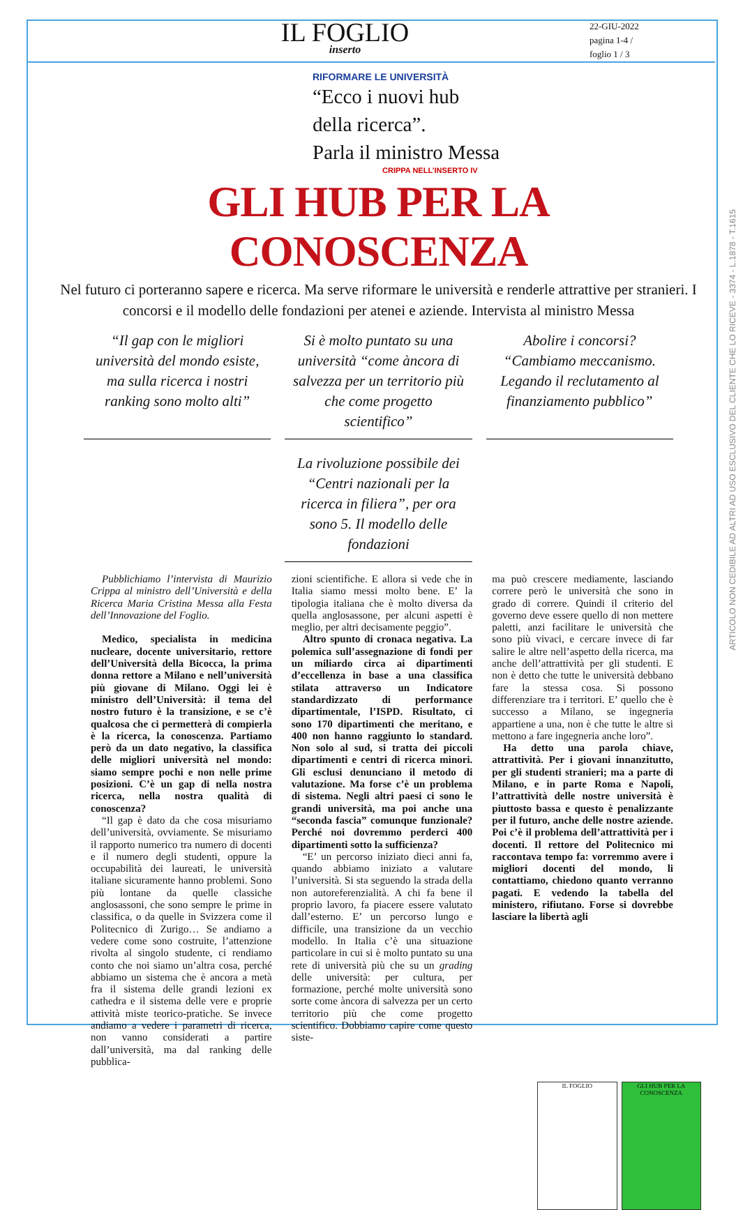ARTICOLO NON CEDIBILE AD ALTRI AD USO ESCLUSIVO DEL CLIENTE CHE LO RICEVE - 3374 - L.1878 - T.1615
IL FOGLIO
inserto
22-GIU-2022
pagina 1-4 /
foglio 1 / 3
RIFORMARE LE UNIVERSITÀ
“Ecco i nuovi hub
della ricerca”.
Parla il ministro Messa
CRIPPA NELL’INSERTO IV
GLI HUB PER LA CONOSCENZA
Nel futuro ci porteranno sapere e ricerca. Ma serve riformare le università e renderle attrattive per stranieri. I concorsi e il modello delle fondazioni per atenei e aziende. Intervista al ministro Messa
“Il gap con le migliori università del mondo esiste, ma sulla ricerca i nostri ranking sono molto alti”
Si è molto puntato su una università “come àncora di salvezza per un territorio più che come progetto scientifico”
Abolire i concorsi? “Cambiamo meccanismo. Legando il reclutamento al finanziamento pubblico”
La rivoluzione possibile dei “Centri nazionali per la ricerca in filiera”, per ora sono 5. Il modello delle fondazioni
Pubblichiamo l’intervista di Maurizio Crippa al ministro dell’Università e della Ricerca Maria Cristina Messa alla Festa dell’Innovazione del Foglio.
Medico, specialista in medicina nucleare, docente universitario, rettore dell’Università della Bicocca, la prima donna rettore a Milano e nell’università più giovane di Milano. Oggi lei è ministro dell’Università: il tema del nostro futuro è la transizione, e se c’è qualcosa che ci permetterà di compierla è la ricerca, la conoscenza. Partiamo però da un dato negativo, la classifica delle migliori università nel mondo: siamo sempre pochi e non nelle prime posizioni. C’è un gap di nella nostra ricerca, nella nostra qualità di conoscenza?
“Il gap è dato da che cosa misuriamo dell’università, ovviamente. Se misuriamo il rapporto numerico tra numero di docenti e il numero degli studenti, oppure la occupabilità dei laureati, le università italiane sicuramente hanno problemi. Sono più lontane da quelle classiche anglosassoni, che sono sempre le prime in classifica, o da quelle in Svizzera come il Politecnico di Zurigo… Se andiamo a vedere come sono costruite, l’attenzione rivolta al singolo studente, ci rendiamo conto che noi siamo un’altra cosa, perché abbiamo un sistema che è ancora a metà fra il sistema delle grandi lezioni ex cathedra e il sistema delle vere e proprie attività miste teorico-pratiche. Se invece andiamo a vedere i parametri di ricerca, non vanno considerati a partire dall’università, ma dal ranking delle pubblica-
zioni scientifiche. E allora si vede che in Italia siamo messi molto bene. E’ la tipologia italiana che è molto diversa da quella anglosassone, per alcuni aspetti è meglio, per altri decisamente peggio”.
Altro spunto di cronaca negativa. La polemica sull’assegnazione di fondi per un miliardo circa ai dipartimenti d’eccellenza in base a una classifica stilata attraverso un Indicatore standardizzato di performance dipartimentale, l’ISPD. Risultato, ci sono 170 dipartimenti che meritano, e 400 non hanno raggiunto lo standard. Non solo al sud, si tratta dei piccoli dipartimenti e centri di ricerca minori. Gli esclusi denunciano il metodo di valutazione. Ma forse c’è un problema di sistema. Negli altri paesi ci sono le grandi università, ma poi anche una “seconda fascia” comunque funzionale? Perché noi dovremmo perderci 400 dipartimenti sotto la sufficienza?
“E’ un percorso iniziato dieci anni fa, quando abbiamo iniziato a valutare l’università. Si sta seguendo la strada della non autoreferenzialità. A chi fa bene il proprio lavoro, fa piacere essere valutato dall’esterno. E’ un percorso lungo e difficile, una transizione da un vecchio modello. In Italia c’è una situazione particolare in cui si è molto puntato su una rete di università più che su un grading delle università: per cultura, per formazione, perché molte università sono sorte come àncora di salvezza per un certo territorio più che come progetto scientifico. Dobbiamo capire come questo siste-
ma può crescere mediamente, lasciando correre però le università che sono in grado di correre. Quindi il criterio del governo deve essere quello di non mettere paletti, anzi facilitare le università che sono più vivaci, e cercare invece di far salire le altre nell’aspetto della ricerca, ma anche dell’attrattività per gli studenti. E non è detto che tutte le università debbano fare la stessa cosa. Si possono differenziare tra i territori. E’ quello che è successo a Milano, se ingegneria appartiene a una, non è che tutte le altre si mettono a fare ingegneria anche loro”.
Ha detto una parola chiave, attrattività. Per i giovani innanzitutto, per gli studenti stranieri; ma a parte di Milano, e in parte Roma e Napoli, l’attrattività delle nostre università è piuttosto bassa e questo è penalizzante per il futuro, anche delle nostre aziende. Poi c’è il problema dell’attrattività per i docenti. Il rettore del Politecnico mi raccontava tempo fa: vorremmo avere i migliori docenti del mondo, li contattiamo, chiedono quanto verranno pagati. E vedendo la tabella del ministero, rifiutano. Forse si dovrebbe lasciare la libertà agli
IL FOGLIO GLI HUB PER LA CONOSCENZA